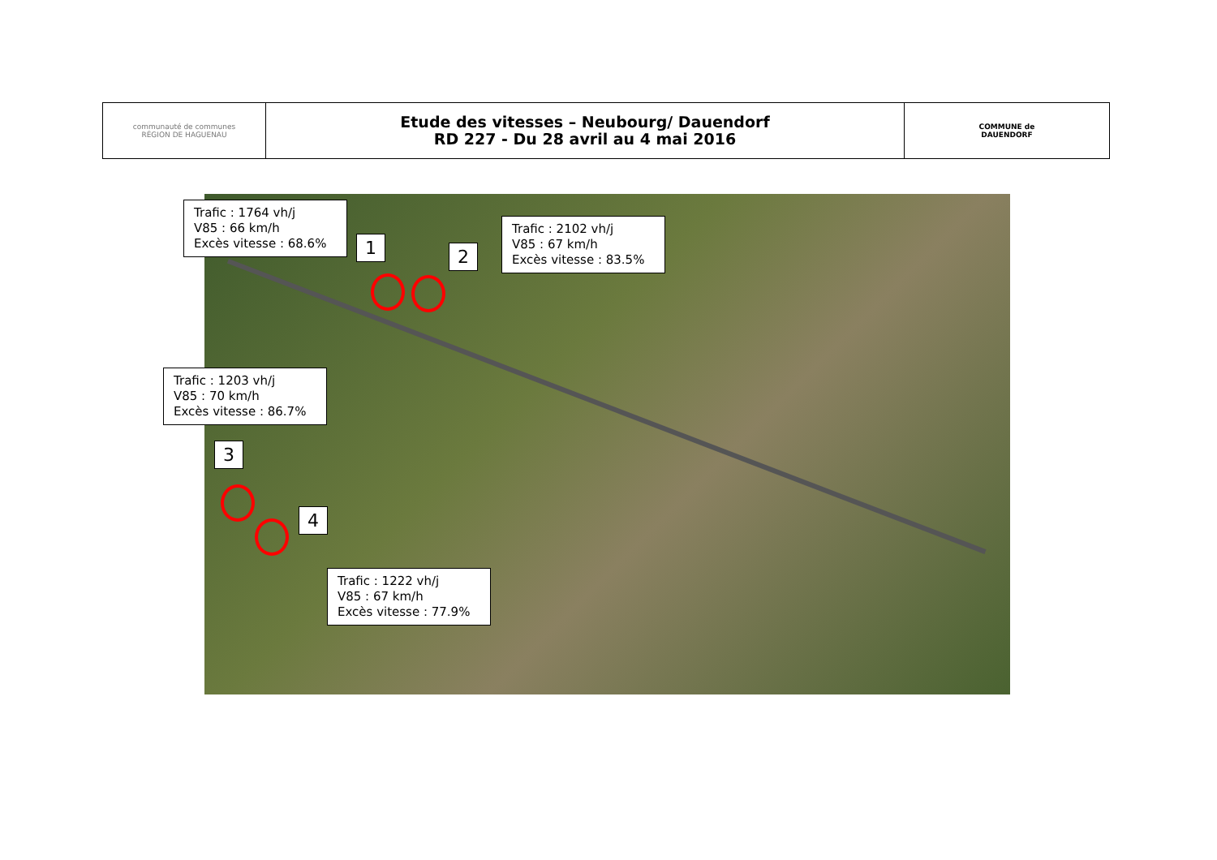| communauté de communes RÉGION DE HAGUENAU | Etude des vitesses – Neubourg/ Dauendorf RD 227 - Du 28 avril au 4 mai 2016 | COMMUNE de DAUENDORF |
Trafic : 1764 vh/j
V85 : 66 km/h
Excès vitesse : 68.6%
1
2
Trafic : 2102 vh/j
V85 : 67 km/h
Excès vitesse : 83.5%
Trafic : 1203 vh/j
V85 : 70 km/h
Excès vitesse : 86.7%
3
4
Trafic : 1222 vh/j
V85 : 67 km/h
Excès vitesse : 77.9%